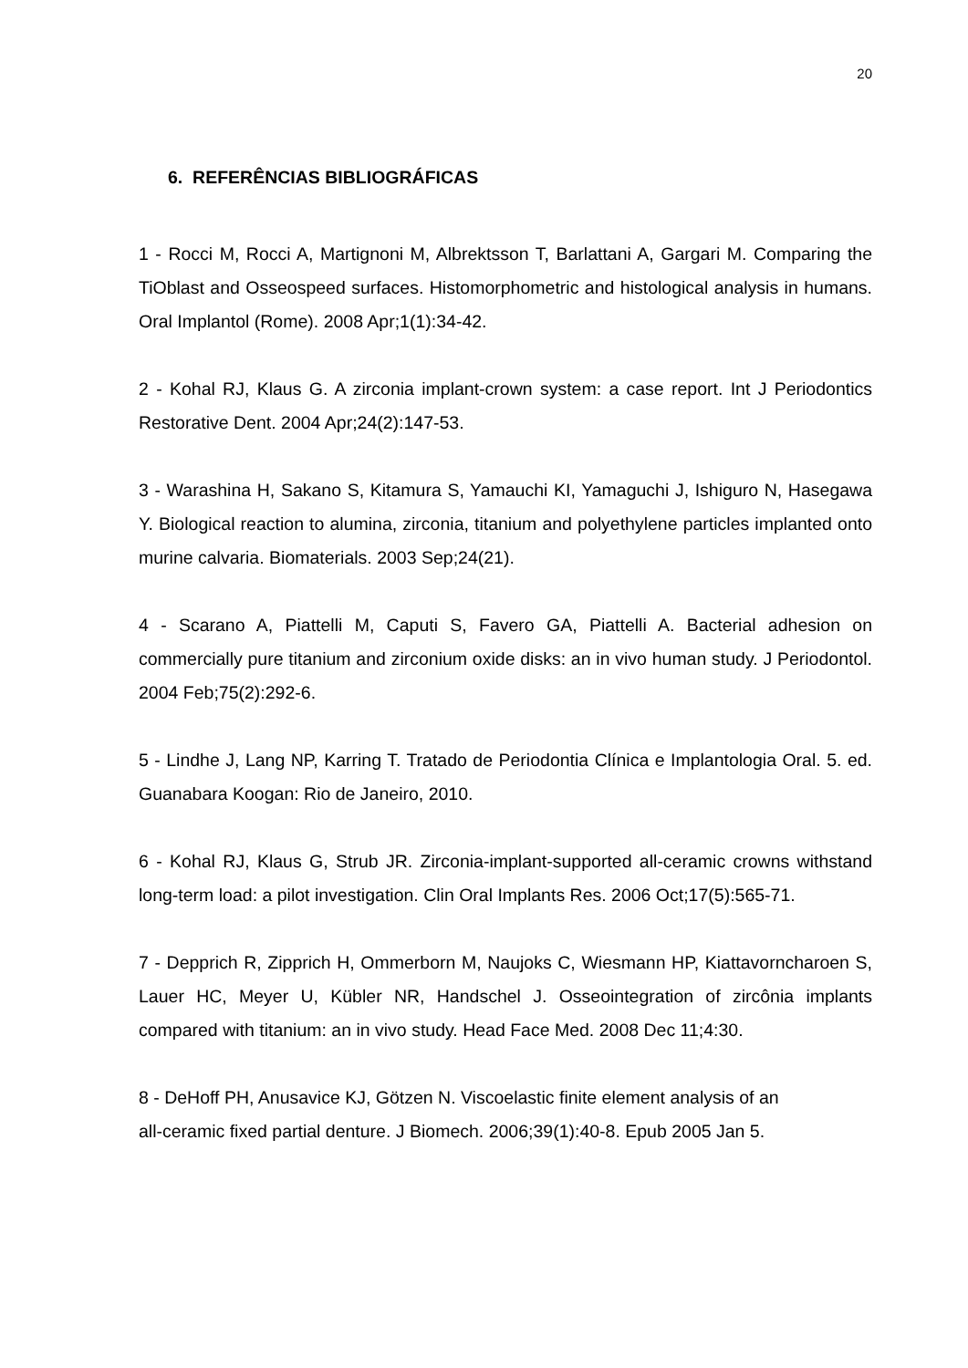20
6. REFERÊNCIAS BIBLIOGRÁFICAS
1 - Rocci M, Rocci A, Martignoni M, Albrektsson T, Barlattani A, Gargari M. Comparing the TiOblast and Osseospeed surfaces. Histomorphometric and histological analysis in humans. Oral Implantol (Rome). 2008 Apr;1(1):34-42.
2 - Kohal RJ, Klaus G. A zirconia implant-crown system: a case report. Int J Periodontics Restorative Dent. 2004 Apr;24(2):147-53.
3 - Warashina H, Sakano S, Kitamura S, Yamauchi KI, Yamaguchi J, Ishiguro N, Hasegawa Y. Biological reaction to alumina, zirconia, titanium and polyethylene particles implanted onto murine calvaria. Biomaterials. 2003 Sep;24(21).
4 - Scarano A, Piattelli M, Caputi S, Favero GA, Piattelli A. Bacterial adhesion on commercially pure titanium and zirconium oxide disks: an in vivo human study. J Periodontol. 2004 Feb;75(2):292-6.
5 - Lindhe J, Lang NP, Karring T. Tratado de Periodontia Clínica e Implantologia Oral. 5. ed. Guanabara Koogan: Rio de Janeiro, 2010.
6 - Kohal RJ, Klaus G, Strub JR. Zirconia-implant-supported all-ceramic crowns withstand long-term load: a pilot investigation. Clin Oral Implants Res. 2006 Oct;17(5):565-71.
7 - Depprich R, Zipprich H, Ommerborn M, Naujoks C, Wiesmann HP, Kiattavorncharoen S, Lauer HC, Meyer U, Kübler NR, Handschel J. Osseointegration of zircônia implants compared with titanium: an in vivo study. Head Face Med. 2008 Dec 11;4:30.
8 - DeHoff PH, Anusavice KJ, Götzen N. Viscoelastic finite element analysis of an
all-ceramic fixed partial denture. J Biomech. 2006;39(1):40-8. Epub 2005 Jan 5.